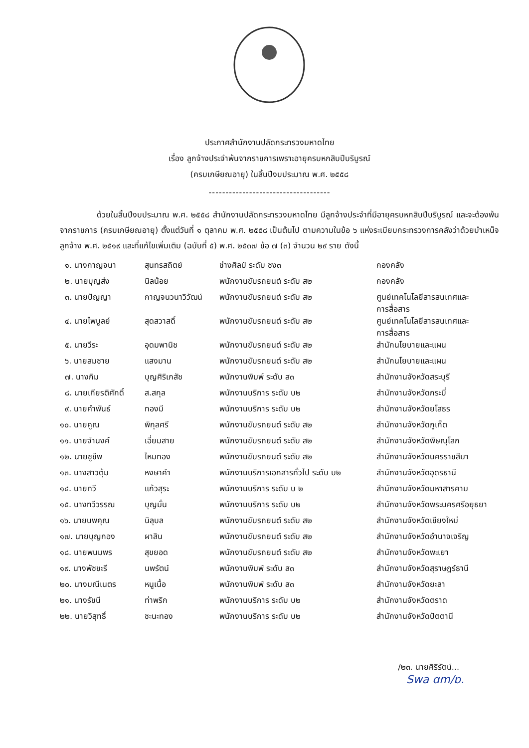ประกาศสำนักงานปลัดกระทรวงมหาดไทย
เรื่อง ลูกจ้างประจำพ้นจากราชการเพราะอายุครบหกสิบปีบริบูรณ์
(ครบเกษียณอายุ) ในสิ้นปีงบประมาณ พ.ศ. ๒๕๕๘
------------------------------------
ด้วยในสิ้นปีงบประมาณ พ.ศ. ๒๕๕๘ สำนักงานปลัดกระทรวงมหาดไทย มีลูกจ้างประจำที่มีอายุครบหกสิบปีบริบูรณ์ และจะต้องพ้นจากราชการ (ครบเกษียณอายุ) ตั้งแต่วันที่ ๑ ตุลาคม พ.ศ. ๒๕๕๘ เป็นต้นไป ตามความในข้อ ๖ แห่งระเบียบกระทรวงการคลังว่าด้วยบำเหน็จลูกจ้าง พ.ศ. ๒๕๑๙ และที่แก้ไขเพิ่มเติม (ฉบับที่ ๕) พ.ศ. ๒๕๓๗ ข้อ ๗ (๓) จำนวน ๒๙ ราย ดังนี้
| ๑. นางกาญจนา | สุนทรสถิตย์ | ช่างศิลป์ ระดับ ชง๓ | กองคลัง |
| ๒. นายบุญส่ง | นิลน้อย | พนักงานขับรถยนต์ ระดับ ส๒ | กองคลัง |
| ๓. นายปัญญา | กาญจนวนาวิวัฒน์ | พนักงานขับรถยนต์ ระดับ ส๒ | ศูนย์เทคโนโลยีสารสนเทศและ การสื่อสาร |
| ๔. นายไพบูลย์ | สุดสวาสดิ์ | พนักงานขับรถยนต์ ระดับ ส๒ | ศูนย์เทคโนโลยีสารสนเทศและ การสื่อสาร |
| ๕. นายวีระ | อุดมพานิช | พนักงานขับรถยนต์ ระดับ ส๒ | สำนักนโยบายและแผน |
| ๖. นายสมชาย | แสงมาน | พนักงานขับรถยนต์ ระดับ ส๒ | สำนักนโยบายและแผน |
| ๗. นางกิม | บุญศิริเภสัช | พนักงานพิมพ์ ระดับ ส๓ | สำนักงานจังหวัดสระบุรี |
| ๘. นายเกียรติศักดิ์ | ส.สกุล | พนักงานบริการ ระดับ บ๒ | สำนักงานจังหวัดกระบี่ |
| ๙. นายคำพันธ์ | ทองมี | พนักงานบริการ ระดับ บ๒ | สำนักงานจังหวัดยโสธร |
| ๑๐. นายคูณ | พิกุลศรี | พนักงานขับรถยนต์ ระดับ ส๒ | สำนักงานจังหวัดภูเก็ต |
| ๑๑. นายจำนงค์ | เอี่ยมสาย | พนักงานขับรถยนต์ ระดับ ส๒ | สำนักงานจังหวัดพิษณุโลก |
| ๑๒. นายชูชีพ | ไหมทอง | พนักงานขับรถยนต์ ระดับ ส๒ | สำนักงานจังหวัดนครราชสีมา |
| ๑๓. นางสาวตุ้ม | หงษาคำ | พนักงานบริการเอกสารทั่วไป ระดับ บ๒ | สำนักงานจังหวัดอุดรธานี |
| ๑๔. นายทวี | แก้วสุระ | พนักงานบริการ ระดับ บ ๒ | สำนักงานจังหวัดมหาสารคาม |
| ๑๕. นางทวีวรรณ | บุญมั่น | พนักงานบริการ ระดับ บ๒ | สำนักงานจังหวัดพระนครศรีอยุธยา |
| ๑๖. นายนพคุณ | นิลุบล | พนักงานขับรถยนต์ ระดับ ส๒ | สำนักงานจังหวัดเชียงใหม่ |
| ๑๗. นายบุญกอง | ผาสิน | พนักงานขับรถยนต์ ระดับ ส๒ | สำนักงานจังหวัดอำนาจเจริญ |
| ๑๘. นายพนมพร | สุขยอด | พนักงานขับรถยนต์ ระดับ ส๒ | สำนักงานจังหวัดพะเยา |
| ๑๙. นางพัชชะรี | นพรัตน์ | พนักงานพิมพ์ ระดับ ส๓ | สำนักงานจังหวัดสุราษฎร์ธานี |
| ๒๐. นางมณีเนตร | หนูเนื้อ | พนักงานพิมพ์ ระดับ ส๓ | สำนักงานจังหวัดยะลา |
| ๒๑. นางรัชนี | ท่าพริก | พนักงานบริการ ระดับ บ๒ | สำนักงานจังหวัดตราด |
| ๒๒. นายวิสุทธิ์ | ชะนะทอง | พนักงานบริการ ระดับ บ๒ | สำนักงานจังหวัดปัตตานี |
/๒๓. นายศิริรัตน์...
Swa ɑm/ɒ.